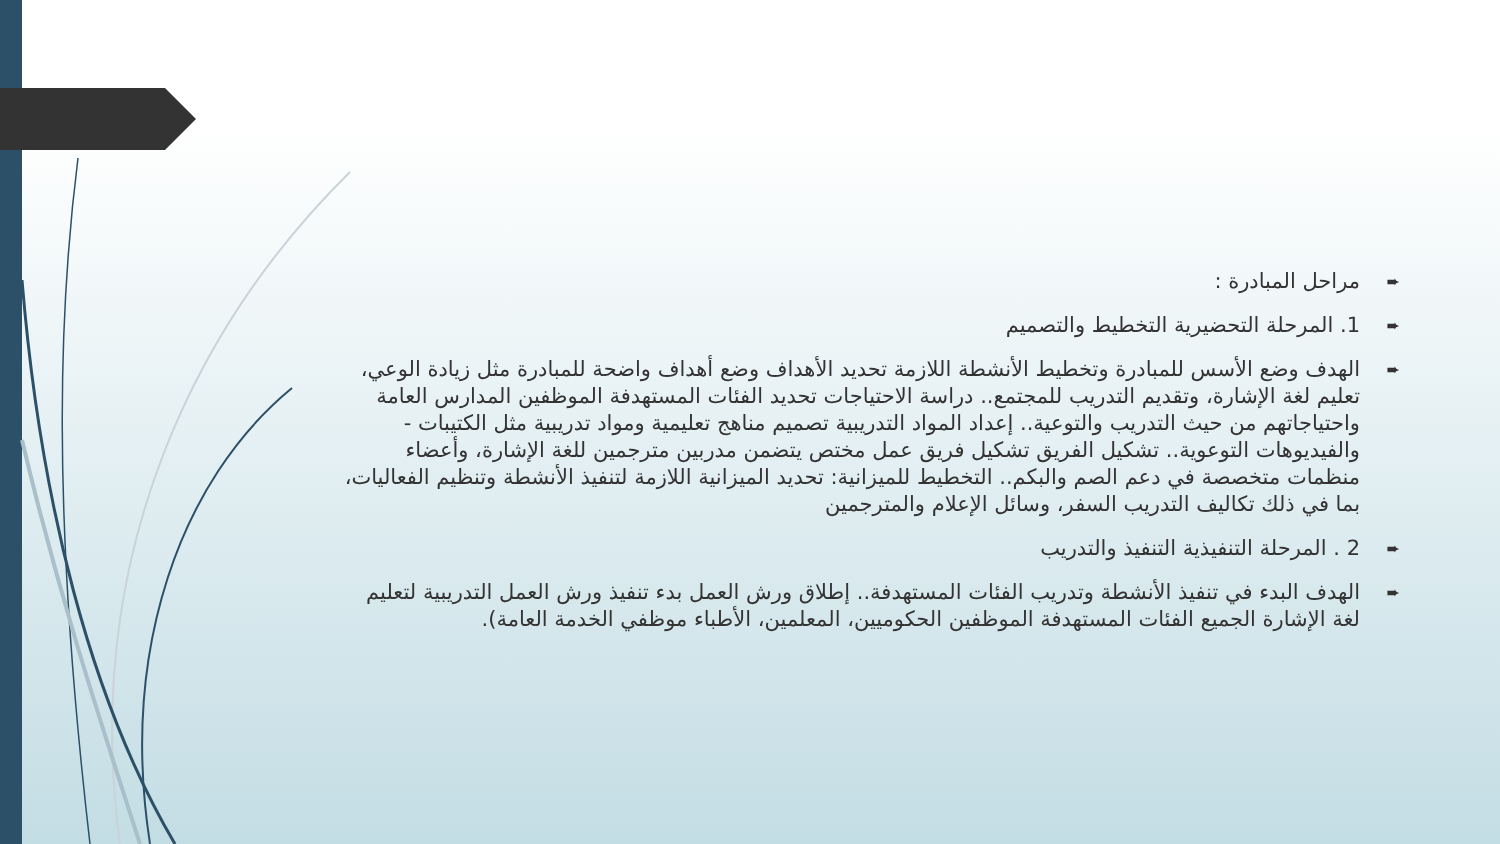➨ مراحل المبادرة :
➨ 1. المرحلة التحضيرية التخطيط والتصميم
➨ الهدف وضع الأسس للمبادرة وتخطيط الأنشطة اللازمة تحديد الأهداف وضع أهداف واضحة للمبادرة مثل زيادة الوعي، تعليم لغة الإشارة، وتقديم التدريب للمجتمع.. دراسة الاحتياجات تحديد الفئات المستهدفة الموظفين المدارس العامة واحتياجاتهم من حيث التدريب والتوعية.. إعداد المواد التدريبية تصميم مناهج تعليمية ومواد تدريبية مثل الكتيبات - والفيديوهات التوعوية.. تشكيل الفريق تشكيل فريق عمل مختص يتضمن مدربين مترجمين للغة الإشارة، وأعضاء منظمات متخصصة في دعم الصم والبكم.. التخطيط للميزانية: تحديد الميزانية اللازمة لتنفيذ الأنشطة وتنظيم الفعاليات، بما في ذلك تكاليف التدريب السفر، وسائل الإعلام والمترجمين
➨ 2 . المرحلة التنفيذية التنفيذ والتدريب
➨ الهدف البدء في تنفيذ الأنشطة وتدريب الفئات المستهدفة.. إطلاق ورش العمل بدء تنفيذ ورش العمل التدريبية لتعليم لغة الإشارة الجميع الفئات المستهدفة الموظفين الحكوميين، المعلمين، الأطباء موظفي الخدمة العامة).